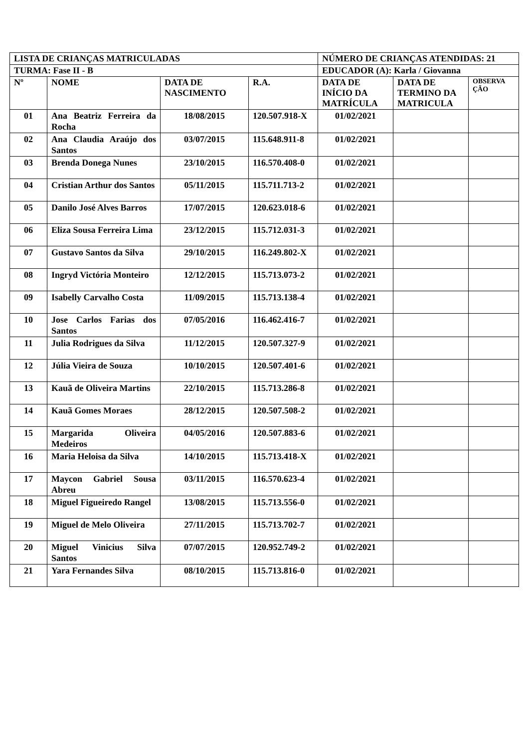| LISTA DE CRIANÇAS MATRICULADAS | | | | NÚMERO DE CRIANÇAS ATENDIDAS: 21 | | |
| TURMA: Fase II - B | | | | EDUCADOR (A): Karla / Giovanna | | |
| Nº | NOME | DATA DE NASCIMENTO | R.A. | DATA DE INÍCIO DA MATRÍCULA | DATA DE TERMINO DA MATRICULA | OBSERVA ÇÃO |
| 01 | Ana Beatriz Ferreira da Rocha | 18/08/2015 | 120.507.918-X | 01/02/2021 | | |
| 02 | Ana Claudia Araújo dos Santos | 03/07/2015 | 115.648.911-8 | 01/02/2021 | | |
| 03 | Brenda Donega Nunes | 23/10/2015 | 116.570.408-0 | 01/02/2021 | | |
| 04 | Cristian Arthur dos Santos | 05/11/2015 | 115.711.713-2 | 01/02/2021 | | |
| 05 | Danilo José Alves Barros | 17/07/2015 | 120.623.018-6 | 01/02/2021 | | |
| 06 | Eliza Sousa Ferreira Lima | 23/12/2015 | 115.712.031-3 | 01/02/2021 | | |
| 07 | Gustavo Santos da Silva | 29/10/2015 | 116.249.802-X | 01/02/2021 | | |
| 08 | Ingryd Victória Monteiro | 12/12/2015 | 115.713.073-2 | 01/02/2021 | | |
| 09 | Isabelly Carvalho Costa | 11/09/2015 | 115.713.138-4 | 01/02/2021 | | |
| 10 | Jose Carlos Farias dos Santos | 07/05/2016 | 116.462.416-7 | 01/02/2021 | | |
| 11 | Julia Rodrigues da Silva | 11/12/2015 | 120.507.327-9 | 01/02/2021 | | |
| 12 | Júlia Vieira de Souza | 10/10/2015 | 120.507.401-6 | 01/02/2021 | | |
| 13 | Kauã de Oliveira Martins | 22/10/2015 | 115.713.286-8 | 01/02/2021 | | |
| 14 | Kauã Gomes Moraes | 28/12/2015 | 120.507.508-2 | 01/02/2021 | | |
| 15 | Margarida Oliveira Medeiros | 04/05/2016 | 120.507.883-6 | 01/02/2021 | | |
| 16 | Maria Heloisa da Silva | 14/10/2015 | 115.713.418-X | 01/02/2021 | | |
| 17 | Maycon Gabriel Sousa Abreu | 03/11/2015 | 116.570.623-4 | 01/02/2021 | | |
| 18 | Miguel Figueiredo Rangel | 13/08/2015 | 115.713.556-0 | 01/02/2021 | | |
| 19 | Miguel de Melo Oliveira | 27/11/2015 | 115.713.702-7 | 01/02/2021 | | |
| 20 | Miguel Vinicius Silva Santos | 07/07/2015 | 120.952.749-2 | 01/02/2021 | | |
| 21 | Yara Fernandes Silva | 08/10/2015 | 115.713.816-0 | 01/02/2021 | | |